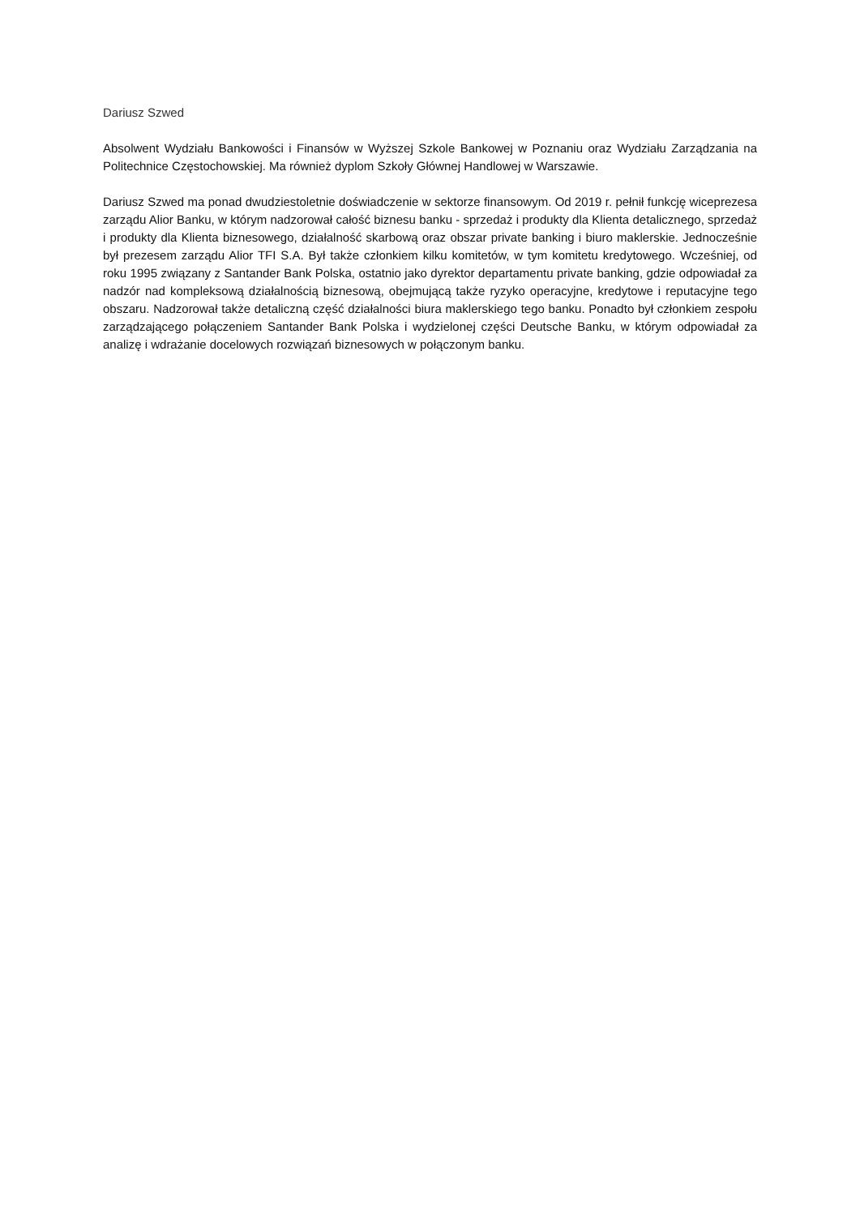Dariusz Szwed
Absolwent Wydziału Bankowości i Finansów w Wyższej Szkole Bankowej w Poznaniu oraz Wydziału Zarządzania na Politechnice Częstochowskiej. Ma również dyplom Szkoły Głównej Handlowej w Warszawie.
Dariusz Szwed ma ponad dwudziestoletnie doświadczenie w sektorze finansowym. Od 2019 r. pełnił funkcję wiceprezesa zarządu Alior Banku, w którym nadzorował całość biznesu banku - sprzedaż i produkty dla Klienta detalicznego, sprzedaż i produkty dla Klienta biznesowego, działalność skarbową oraz obszar private banking i biuro maklerskie. Jednocześnie był prezesem zarządu Alior TFI S.A. Był także członkiem kilku komitetów, w tym komitetu kredytowego. Wcześniej, od roku 1995 związany z Santander Bank Polska, ostatnio jako dyrektor departamentu private banking, gdzie odpowiadał za nadzór nad kompleksową działalnością biznesową, obejmującą także ryzyko operacyjne, kredytowe i reputacyjne tego obszaru. Nadzorował także detaliczną część działalności biura maklerskiego tego banku. Ponadto był członkiem zespołu zarządzającego połączeniem Santander Bank Polska i wydzielonej części Deutsche Banku, w którym odpowiadał za analizę i wdrażanie docelowych rozwiązań biznesowych w połączonym banku.